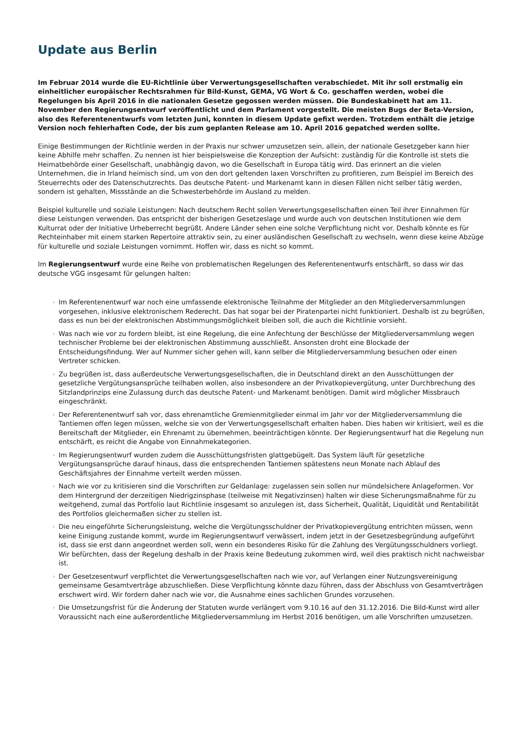Update aus Berlin
Im Februar 2014 wurde die EU-Richtlinie über Verwertungsgesellschaften verabschiedet. Mit ihr soll erstmalig ein einheitlicher europäischer Rechtsrahmen für Bild-Kunst, GEMA, VG Wort & Co. geschaffen werden, wobei die Regelungen bis April 2016 in die nationalen Gesetze gegossen werden müssen. Die Bundeskabinett hat am 11. November den Regierungsentwurf veröffentlicht und dem Parlament vorgestellt. Die meisten Bugs der Beta-Version, also des Referentenentwurfs vom letzten Juni, konnten in diesem Update gefixt werden. Trotzdem enthält die jetzige Version noch fehlerhaften Code, der bis zum geplanten Release am 10. April 2016 gepatched werden sollte.
Einige Bestimmungen der Richtlinie werden in der Praxis nur schwer umzusetzen sein, allein, der nationale Gesetzgeber kann hier keine Abhilfe mehr schaffen. Zu nennen ist hier beispielsweise die Konzeption der Aufsicht: zuständig für die Kontrolle ist stets die Heimatbehörde einer Gesellschaft, unabhängig davon, wo die Gesellschaft in Europa tätig wird. Das erinnert an die vielen Unternehmen, die in Irland heimisch sind, um von den dort geltenden laxen Vorschriften zu profitieren, zum Beispiel im Bereich des Steuerrechts oder des Datenschutzrechts. Das deutsche Patent- und Markenamt kann in diesen Fällen nicht selber tätig werden, sondern ist gehalten, Missstände an die Schwesterbehörde im Ausland zu melden.
Beispiel kulturelle und soziale Leistungen: Nach deutschem Recht sollen Verwertungsgesellschaften einen Teil ihrer Einnahmen für diese Leistungen verwenden. Das entspricht der bisherigen Gesetzeslage und wurde auch von deutschen Institutionen wie dem Kulturrat oder der Initiative Urheberrecht begrüßt. Andere Länder sehen eine solche Verpflichtung nicht vor. Deshalb könnte es für Rechteinhaber mit einem starken Repertoire attraktiv sein, zu einer ausländischen Gesellschaft zu wechseln, wenn diese keine Abzüge für kulturelle und soziale Leistungen vornimmt. Hoffen wir, dass es nicht so kommt.
Im Regierungsentwurf wurde eine Reihe von problematischen Regelungen des Referentenentwurfs entschärft, so dass wir das deutsche VGG insgesamt für gelungen halten:
› Im Referentenentwurf war noch eine umfassende elektronische Teilnahme der Mitglieder an den Mitgliederversammlungen vorgesehen, inklusive elektronischem Rederecht. Das hat sogar bei der Piratenpartei nicht funktioniert. Deshalb ist zu begrüßen, dass es nun bei der elektronischen Abstimmungsmöglichkeit bleiben soll, die auch die Richtlinie vorsieht.
› Was nach wie vor zu fordern bleibt, ist eine Regelung, die eine Anfechtung der Beschlüsse der Mitgliederversammlung wegen technischer Probleme bei der elektronischen Abstimmung ausschließt. Ansonsten droht eine Blockade der Entscheidungsfindung. Wer auf Nummer sicher gehen will, kann selber die Mitgliederversammlung besuchen oder einen Vertreter schicken.
› Zu begrüßen ist, dass außerdeutsche Verwertungsgesellschaften, die in Deutschland direkt an den Ausschüttungen der gesetzliche Vergütungsansprüche teilhaben wollen, also insbesondere an der Privatkopievergütung, unter Durchbrechung des Sitzlandprinzips eine Zulassung durch das deutsche Patent- und Markenamt benötigen. Damit wird möglicher Missbrauch eingeschränkt.
› Der Referentenentwurf sah vor, dass ehrenamtliche Gremienmitglieder einmal im Jahr vor der Mitgliederversammlung die Tantiemen offen legen müssen, welche sie von der Verwertungsgesellschaft erhalten haben. Dies haben wir kritisiert, weil es die Bereitschaft der Mitglieder, ein Ehrenamt zu übernehmen, beeinträchtigen könnte. Der Regierungsentwurf hat die Regelung nun entschärft, es reicht die Angabe von Einnahmekategorien.
› Im Regierungsentwurf wurden zudem die Ausschüttungsfristen glattgebügelt. Das System läuft für gesetzliche Vergütungsansprüche darauf hinaus, dass die entsprechenden Tantiemen spätestens neun Monate nach Ablauf des Geschäftsjahres der Einnahme verteilt werden müssen.
› Nach wie vor zu kritisieren sind die Vorschriften zur Geldanlage: zugelassen sein sollen nur mündelsichere Anlageformen. Vor dem Hintergrund der derzeitigen Niedrigzinsphase (teilweise mit Negativzinsen) halten wir diese Sicherungsmaßnahme für zu weitgehend, zumal das Portfolio laut Richtlinie insgesamt so anzulegen ist, dass Sicherheit, Qualität, Liquidität und Rentabilität des Portfolios gleichermaßen sicher zu stellen ist.
› Die neu eingeführte Sicherungsleistung, welche die Vergütungsschuldner der Privatkopievergütung entrichten müssen, wenn keine Einigung zustande kommt, wurde im Regierungsentwurf verwässert, indem jetzt in der Gesetzesbegründung aufgeführt ist, dass sie erst dann angeordnet werden soll, wenn ein besonderes Risiko für die Zahlung des Vergütungsschuldners vorliegt. Wir befürchten, dass der Regelung deshalb in der Praxis keine Bedeutung zukommen wird, weil dies praktisch nicht nachweisbar ist.
› Der Gesetzesentwurf verpflichtet die Verwertungsgesellschaften nach wie vor, auf Verlangen einer Nutzungsvereinigung gemeinsame Gesamtverträge abzuschließen. Diese Verpflichtung könnte dazu führen, dass der Abschluss von Gesamtverträgen erschwert wird. Wir fordern daher nach wie vor, die Ausnahme eines sachlichen Grundes vorzusehen.
› Die Umsetzungsfrist für die Änderung der Statuten wurde verlängert vom 9.10.16 auf den 31.12.2016. Die Bild-Kunst wird aller Voraussicht nach eine außerordentliche Mitgliederversammlung im Herbst 2016 benötigen, um alle Vorschriften umzusetzen.